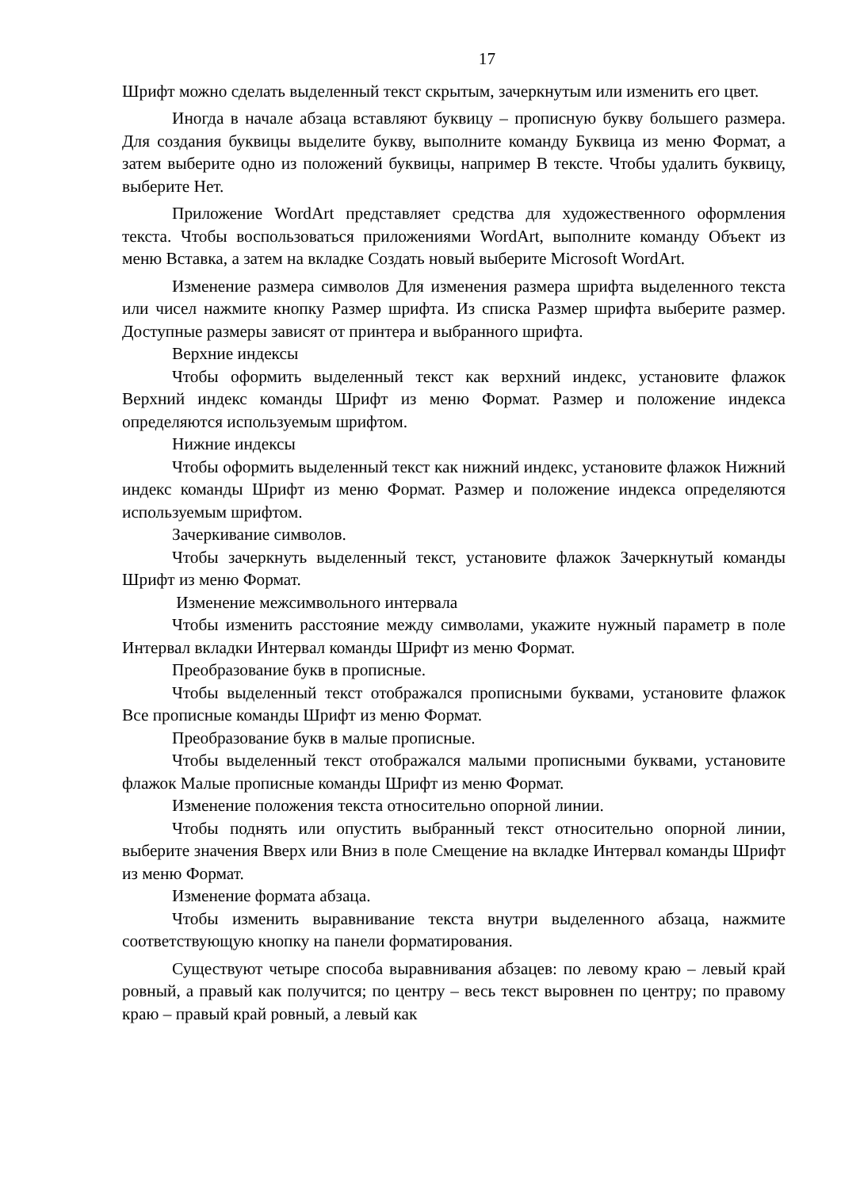17
Шрифт можно сделать выделенный текст скрытым, зачеркнутым или изменить его цвет.
Иногда в начале абзаца вставляют буквицу – прописную букву большего размера. Для создания буквицы выделите букву, выполните команду Буквица из меню Формат, а затем выберите одно из положений буквицы, например В тексте. Чтобы удалить буквицу, выберите Нет.
Приложение WordArt представляет средства для художественного оформления текста. Чтобы воспользоваться приложениями WordArt, выполните команду Объект из меню Вставка, а затем на вкладке Создать новый выберите Microsoft WordArt.
Изменение размера символов Для изменения размера шрифта выделенного текста или чисел нажмите кнопку Размер шрифта. Из списка Размер шрифта выберите размер. Доступные размеры зависят от принтера и выбранного шрифта.
Верхние индексы
Чтобы оформить выделенный текст как верхний индекс, установите флажок Верхний индекс команды Шрифт из меню Формат. Размер и положение индекса определяются используемым шрифтом.
Нижние индексы
Чтобы оформить выделенный текст как нижний индекс, установите флажок Нижний индекс команды Шрифт из меню Формат. Размер и положение индекса определяются используемым шрифтом.
Зачеркивание символов.
Чтобы зачеркнуть выделенный текст, установите флажок Зачеркнутый команды Шрифт из меню Формат.
Изменение межсимвольного интервала
Чтобы изменить расстояние между символами, укажите нужный параметр в поле Интервал вкладки Интервал команды Шрифт из меню Формат.
Преобразование букв в прописные.
Чтобы выделенный текст отображался прописными буквами, установите флажок Все прописные команды Шрифт из меню Формат.
Преобразование букв в малые прописные.
Чтобы выделенный текст отображался малыми прописными буквами, установите флажок Малые прописные команды Шрифт из меню Формат.
Изменение положения текста относительно опорной линии.
Чтобы поднять или опустить выбранный текст относительно опорной линии, выберите значения Вверх или Вниз в поле Смещение на вкладке Интервал команды Шрифт из меню Формат.
Изменение формата абзаца.
Чтобы изменить выравнивание текста внутри выделенного абзаца, нажмите соответствующую кнопку на панели форматирования.
Существуют четыре способа выравнивания абзацев: по левому краю – левый край ровный, а правый как получится; по центру – весь текст выровнен по центру; по правому краю – правый край ровный, а левый как